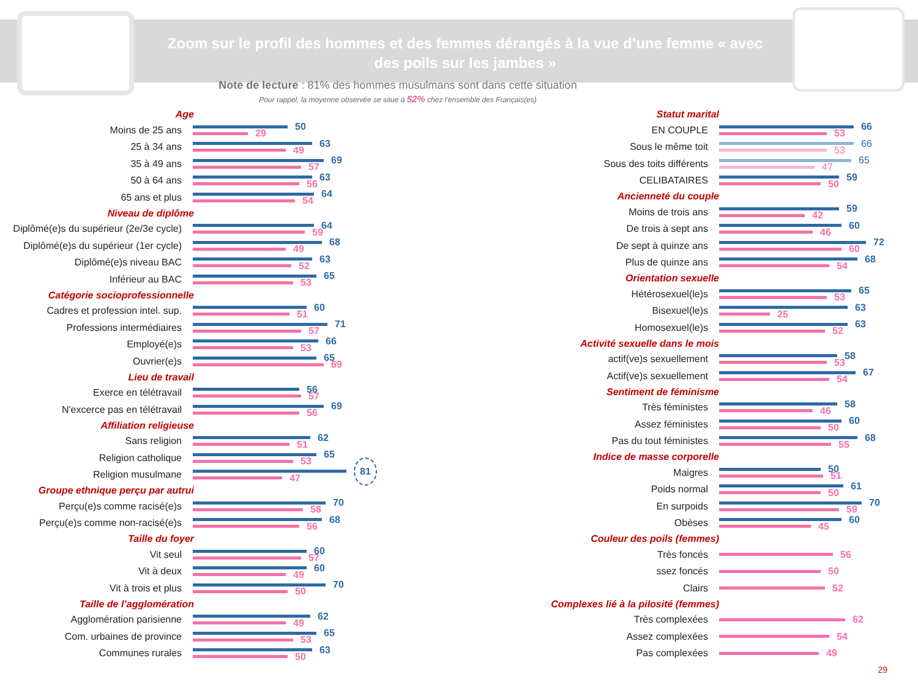Zoom sur le profil des hommes et des femmes dérangés à la vue d’une femme « avec des poils sur les jambes »
Note de lecture : 81% des hommes musulmans sont dans cette situation
Pour rappel, la moyenne observée se situe à 52% chez l’ensemble des Français(es)
Age
Moins de 25 ans
50
29
25 à 34 ans
63
49
35 à 49 ans
69
57
50 à 64 ans
63
56
65 ans et plus
64
54
Niveau de diplôme
Diplômé(e)s du supérieur (2e/3e cycle)
64
59
Diplômé(e)s du supérieur (1er cycle)
68
49
Diplômé(e)s niveau BAC
63
52
Inférieur au BAC
65
53
Catégorie socioprofessionnelle
Cadres et profession intel. sup.
60
51
Professions intermédiaires
71
57
Employé(e)s
66
53
Ouvrier(e)s
65
69
Lieu de travail
Exerce en télétravail
56
57
N'excerce pas en télétravail
69
56
Affiliation religieuse
Sans religion
62
51
Religion catholique
65
53
Religion musulmane
81
47
Groupe ethnique perçu par autrui
Perçu(e)s comme racisé(e)s
70
58
Perçu(e)s comme non-racisé(e)s
68
56
Taille du foyer
Vit seul
60
57
Vit à deux
60
49
Vit à trois et plus
70
50
Taille de l’agglomération
Agglomération parisienne
62
49
Com. urbaines de province
65
53
Communes rurales
63
50
Statut marital
EN COUPLE
66
53
Sous le même toit
66
53
Sous des toits différents
65
47
CELIBATAIRES
59
50
Ancienneté du couple
Moins de trois ans
59
42
De trois à sept ans
60
46
De sept à quinze ans
72
60
Plus de quinze ans
68
54
Orientation sexuelle
Hétérosexuel(le)s
65
53
Bisexuel(le)s
63
25
Homosexuel(le)s
63
52
Activité sexuelle dans le mois
actif(ve)s sexuellement
58
53
Actif(ve)s sexuellement
67
54
Sentiment de féminisme
Très féministes
58
46
Assez féministes
60
50
Pas du tout féministes
68
55
Indice de masse corporelle
Maigres
50
51
Poids normal
61
50
En surpoids
70
59
Obèses
60
45
Couleur des poils (femmes)
Très foncés
56
ssez foncés
50
Clairs
52
Complexes lié à la pilosité (femmes)
Très complexées
62
Assez complexées
54
Pas complexées
49
29